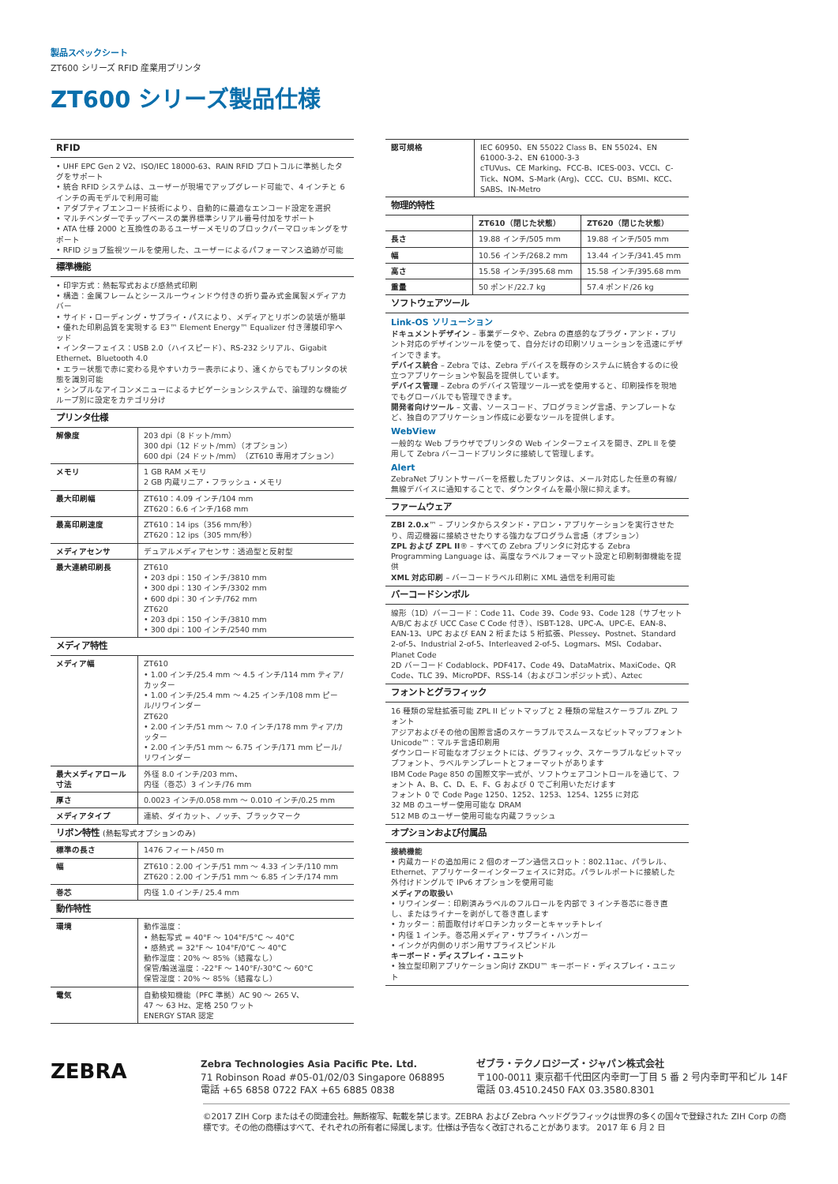製品スペックシート
ZT600 シリーズ RFID 産業用プリンタ
ZT600 シリーズ製品仕様
RFID
• UHF EPC Gen 2 V2、ISO/IEC 18000-63、RAIN RFID プロトコルに準拠したタグをサポート
• 統合 RFID システムは、ユーザーが現場でアップグレード可能で、4 インチと 6 インチの両モデルで利用可能
• アダプティブエンコード技術により、自動的に最適なエンコード設定を選択
• マルチベンダーでチップベースの業界標準シリアル番号付加をサポート
• ATA 仕様 2000 と互換性のあるユーザーメモリのブロックパーマロッキングをサポート
• RFID ジョブ監視ツールを使用した、ユーザーによるパフォーマンス追跡が可能
標準機能
• 印字方式：熱転写式および感熱式印刷
• 構造：金属フレームとシースルーウィンドウ付きの折り畳み式金属製メディアカバー
• サイド・ローディング・サプライ・パスにより、メディアとリボンの装填が簡単
• 優れた印刷品質を実現する E3™ Element Energy™ Equalizer 付き薄膜印字ヘッド
• インターフェイス：USB 2.0（ハイスピード）、RS-232 シリアル、Gigabit Ethernet、Bluetooth 4.0
• エラー状態で赤に変わる見やすいカラー表示により、遠くからでもプリンタの状態を識別可能
• シンプルなアイコンメニューによるナビゲーションシステムで、論理的な機能グループ別に設定をカテゴリ分け
プリンタ仕様
| 解像度 | 203 dpi（8 ドット/mm） 300 dpi（12 ドット/mm）（オプション） 600 dpi（24 ドット/mm）（ZT610 専用オプション） |
| メモリ | 1 GB RAM メモリ 2 GB 内蔵リニア・フラッシュ・メモリ |
| 最大印刷幅 | ZT610：4.09 インチ/104 mm ZT620：6.6 インチ/168 mm |
| 最高印刷速度 | ZT610：14 ips（356 mm/秒） ZT620：12 ips（305 mm/秒） |
| メディアセンサ | デュアルメディアセンサ：透過型と反射型 |
| 最大連続印刷長 | ZT610 • 203 dpi：150 インチ/3810 mm • 300 dpi：130 インチ/3302 mm • 600 dpi：30 インチ/762 mm ZT620 • 203 dpi：150 インチ/3810 mm • 300 dpi：100 インチ/2540 mm |
メディア特性
| メディア幅 | ZT610 • 1.00 インチ/25.4 mm ～ 4.5 インチ/114 mm ティア/カッター • 1.00 インチ/25.4 mm ～ 4.25 インチ/108 mm ピール/リワインダー ZT620 • 2.00 インチ/51 mm ～ 7.0 インチ/178 mm ティア/カッター • 2.00 インチ/51 mm ～ 6.75 インチ/171 mm ピール/リワインダー |
| 最大メディアロール寸法 | 外径 8.0 インチ/203 mm、 内径（巻芯）3 インチ/76 mm |
| 厚さ | 0.0023 インチ/0.058 mm ～ 0.010 インチ/0.25 mm |
| メディアタイプ | 連続、ダイカット、ノッチ、ブラックマーク |
リボン特性 (熱転写式オプションのみ)
| 標準の長さ | 1476 フィート/450 m |
| 幅 | ZT610：2.00 インチ/51 mm ～ 4.33 インチ/110 mm ZT620：2.00 インチ/51 mm ～ 6.85 インチ/174 mm |
| 巻芯 | 内径 1.0 インチ/ 25.4 mm |
動作特性
| 環境 | 動作温度： • 熱転写式 = 40°F ～ 104°F/5°C ～ 40°C • 感熱式 = 32°F ～ 104°F/0°C ～ 40°C 動作湿度：20% ～ 85%（結露なし） 保管/輸送温度：-22°F ～ 140°F/-30°C ～ 60°C 保管湿度：20% ～ 85%（結露なし） |
| 電気 | 自動検知機能（PFC 準拠）AC 90 ～ 265 V、 47 ～ 63 Hz、定格 250 ワット ENERGY STAR 認定 |
| 認可規格 | IEC 60950、EN 55022 Class B、EN 55024、EN 61000-3-2、EN 61000-3-3 cTUVus、CE Marking、FCC-B、ICES-003、VCCI、C-Tick、NOM、S-Mark (Arg)、CCC、CU、BSMI、KCC、SABS、IN-Metro |
物理的特性
| | ZT610（閉じた状態） | ZT620（閉じた状態） |
| --- | --- | --- |
| 長さ | 19.88 インチ/505 mm | 19.88 インチ/505 mm |
| 幅 | 10.56 インチ/268.2 mm | 13.44 インチ/341.45 mm |
| 高さ | 15.58 インチ/395.68 mm | 15.58 インチ/395.68 mm |
| 重量 | 50 ポンド/22.7 kg | 57.4 ポンド/26 kg |
ソフトウェアツール
Link-OS ソリューション
ドキュメントデザイン – 事業データや、Zebra の直感的なプラグ・アンド・プリント対応のデザインツールを使って、自分だけの印刷ソリューションを迅速にデザインできます。
デバイス統合 – Zebra では、Zebra デバイスを既存のシステムに統合するのに役立つアプリケーションや製品を提供しています。
デバイス管理 – Zebra のデバイス管理ツール一式を使用すると、印刷操作を現地でもグローバルでも管理できます。
開発者向けツール – 文書、ソースコード、プログラミング言語、テンプレートなど、独自のアプリケーション作成に必要なツールを提供します。
WebView
一般的な Web ブラウザでプリンタの Web インターフェイスを開き、ZPL II を使用して Zebra バーコードプリンタに接続して管理します。
Alert
ZebraNet プリントサーバーを搭載したプリンタは、メール対応した任意の有線/無線デバイスに通知することで、ダウンタイムを最小限に抑えます。
ファームウェア
ZBI 2.0.x™ – プリンタからスタンド・アロン・アプリケーションを実行させたり、周辺機器に接続させたりする強力なプログラム言語（オプション）
ZPL および ZPL II® – すべての Zebra プリンタに対応する Zebra Programming Language は、高度なラベルフォーマット設定と印刷制御機能を提供
XML 対応印刷 – バーコードラベル印刷に XML 通信を利用可能
バーコードシンボル
線形（1D）バーコード：Code 11、Code 39、Code 93、Code 128（サブセット A/B/C および UCC Case C Code 付き）、ISBT-128、UPC-A、UPC-E、EAN-8、EAN-13、UPC および EAN 2 桁または 5 桁拡張、Plessey、Postnet、Standard 2-of-5、Industrial 2-of-5、Interleaved 2-of-5、Logmars、MSI、Codabar、Planet Code
2D バーコード Codablock、PDF417、Code 49、DataMatrix、MaxiCode、QR Code、TLC 39、MicroPDF、RSS-14（およびコンポジット式）、Aztec
フォントとグラフィック
16 種類の常駐拡張可能 ZPL II ビットマップと 2 種類の常駐スケーラブル ZPL フォント
アジアおよびその他の国際言語のスケーラブルでスムースなビットマップフォント
Unicode™：マルチ言語印刷用
ダウンロード可能なオブジェクトには、グラフィック、スケーラブルなビットマップフォント、ラベルテンプレートとフォーマットがあります
IBM Code Page 850 の国際文字一式が、ソフトウェアコントロールを通じて、フォント A、B、C、D、E、F、G および 0 でご利用いただけます
フォント 0 で Code Page 1250、1252、1253、1254、1255 に対応
32 MB のユーザー使用可能な DRAM
512 MB のユーザー使用可能な内蔵フラッシュ
オプションおよび付属品
接続機能
• 内蔵カードの追加用に 2 個のオープン通信スロット：802.11ac、パラレル、Ethernet、アプリケーターインターフェイスに対応。パラレルポートに接続した外付けドングルで IPv6 オプションを使用可能
メディアの取扱い
• リワインダー：印刷済みラベルのフルロールを内部で 3 インチ巻芯に巻き直し、またはライナーを剥がして巻き直します
• カッター：前面取付けギロチンカッターとキャッチトレイ
• 内径 1 インチ。巻芯用メディア・サプライ・ハンガー
• インクが内側のリボン用サプライスピンドル
キーボード・ディスプレイ・ユニット
• 独立型印刷アプリケーション向け ZKDU™ キーボード・ディスプレイ・ユニット
ZEBRA
Zebra Technologies Asia Pacific Pte. Ltd.
71 Robinson Road #05-01/02/03 Singapore 068895
電話 +65 6858 0722 FAX +65 6885 0838
ゼブラ・テクノロジーズ・ジャパン株式会社
〒100-0011 東京都千代田区内幸町一丁目 5 番 2 号内幸町平和ビル 14F
電話 03.4510.2450 FAX 03.3580.8301
©2017 ZIH Corp またはその関連会社。無断複写、転載を禁じます。ZEBRA および Zebra ヘッドグラフィックは世界の多くの国々で登録された ZIH Corp の商標です。その他の商標はすべて、それぞれの所有者に帰属します。仕様は予告なく改訂されることがあります。 2017 年 6 月 2 日